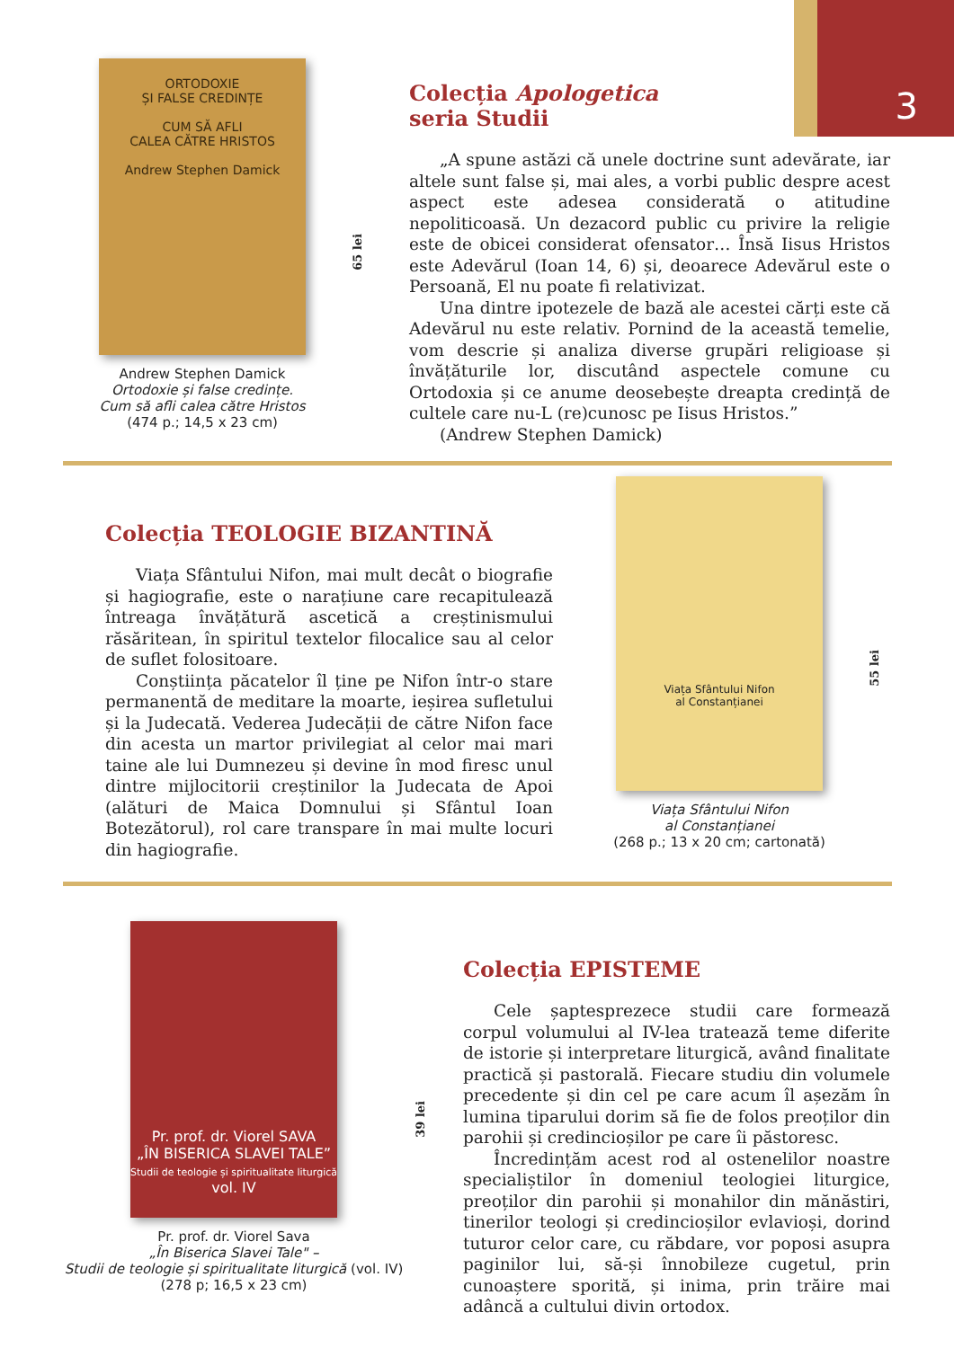3
ORTODOXIE
ȘI FALSE CREDINȚE
CUM SĂ AFLI
CALEA CĂTRE HRISTOS
Andrew Stephen Damick
Andrew Stephen Damick
Ortodoxie și false credințe.
Cum să afli calea către Hristos
(474 p.; 14,5 x 23 cm)
65 lei
Colecția Apologetica
seria Studii
„A spune astăzi că unele doctrine sunt adevărate, iar altele sunt false și, mai ales, a vorbi public despre acest aspect este adesea considerată o atitudine nepoliticoasă. Un dezacord public cu privire la religie este de obicei considerat ofensator… Însă Iisus Hristos este Adevărul (Ioan 14, 6) și, deoarece Adevărul este o Persoană, El nu poate fi relativizat.
Una dintre ipotezele de bază ale acestei cărți este că Adevărul nu este relativ. Pornind de la această temelie, vom descrie și analiza diverse grupări religioase și învățăturile lor, discutând aspectele comune cu Ortodoxia și ce anume deosebește dreapta credință de cultele care nu-L (re)cunosc pe Iisus Hristos.”
(Andrew Stephen Damick)
Colecția TEOLOGIE BIZANTINĂ
Viața Sfântului Nifon, mai mult decât o biografie și hagiografie, este o narațiune care recapitulează întreaga învățătură ascetică a creștinismului răsăritean, în spiritul textelor filocalice sau al celor de suflet folositoare.
Conștiința păcatelor îl ține pe Nifon într-o stare permanentă de meditare la moarte, ieșirea sufletului și la Judecată. Vederea Judecății de către Nifon face din acesta un martor privilegiat al celor mai mari taine ale lui Dumnezeu și devine în mod firesc unul dintre mijlocitorii creștinilor la Judecata de Apoi (alături de Maica Domnului și Sfântul Ioan Botezătorul), rol care transpare în mai multe locuri din hagiografie.
Viața Sfântului Nifon
al Constanțianei
Viața Sfântului Nifon
al Constanțianei
(268 p.; 13 x 20 cm; cartonată)
55 lei
Pr. prof. dr. Viorel SAVA
„ÎN BISERICA SLAVEI TALE”
Studii de teologie și spiritualitate liturgică
vol. IV
Pr. prof. dr. Viorel Sava
„În Biserica Slavei Tale" –
Studii de teologie și spiritualitate liturgică (vol. IV)
(278 p; 16,5 x 23 cm)
39 lei
Colecția EPISTEME
Cele șaptesprezece studii care formează corpul volumului al IV-lea tratează teme diferite de istorie și interpretare liturgică, având finalitate practică și pastorală. Fiecare studiu din volumele precedente și din cel pe care acum îl așezăm în lumina tiparului dorim să fie de folos preoților din parohii și credincioșilor pe care îi păstoresc.
Încredințăm acest rod al ostenelilor noastre specialiștilor în domeniul teologiei liturgice, preoților din parohii și monahilor din mănăstiri, tinerilor teologi și credincioșilor evlavioși, dorind tuturor celor care, cu răbdare, vor poposi asupra paginilor lui, să-și înnobileze cugetul, prin cunoaștere sporită, și inima, prin trăire mai adâncă a cultului divin ortodox.